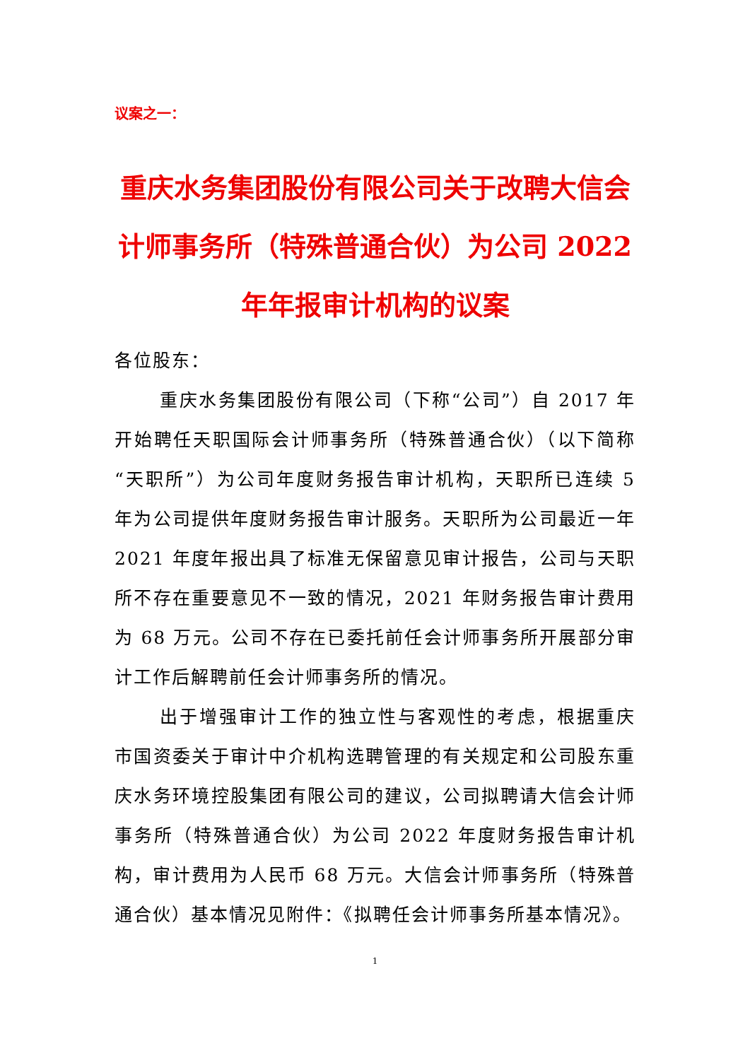议案之一：
重庆水务集团股份有限公司关于改聘大信会计师事务所（特殊普通合伙）为公司 2022 年年报审计机构的议案
各位股东：
重庆水务集团股份有限公司（下称“公司”）自 2017 年开始聘任天职国际会计师事务所（特殊普通合伙）（以下简称“天职所”）为公司年度财务报告审计机构，天职所已连续 5 年为公司提供年度财务报告审计服务。天职所为公司最近一年 2021 年度年报出具了标准无保留意见审计报告，公司与天职所不存在重要意见不一致的情况，2021 年财务报告审计费用为 68 万元。公司不存在已委托前任会计师事务所开展部分审计工作后解聘前任会计师事务所的情况。
出于增强审计工作的独立性与客观性的考虑，根据重庆市国资委关于审计中介机构选聘管理的有关规定和公司股东重庆水务环境控股集团有限公司的建议，公司拟聘请大信会计师事务所（特殊普通合伙）为公司 2022 年度财务报告审计机构，审计费用为人民币 68 万元。大信会计师事务所（特殊普通合伙）基本情况见附件：《拟聘任会计师事务所基本情况》。
1